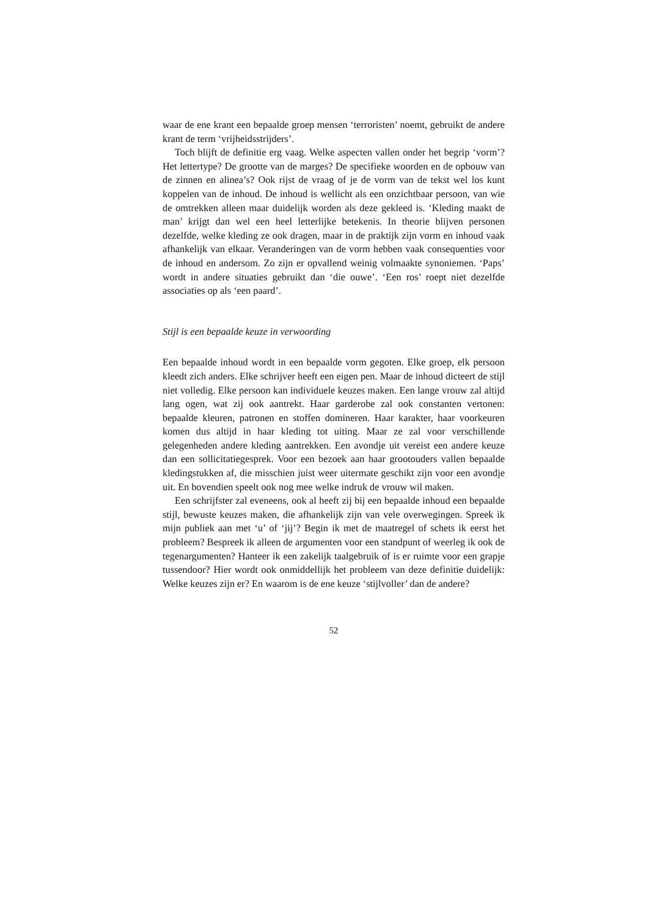waar de ene krant een bepaalde groep mensen ‘terroristen’ noemt, gebruikt de andere krant de term ‘vrijheidsstrijders’.
Toch blijft de definitie erg vaag. Welke aspecten vallen onder het begrip ‘vorm’? Het lettertype? De grootte van de marges? De specifieke woorden en de opbouw van de zinnen en alinea’s? Ook rijst de vraag of je de vorm van de tekst wel los kunt koppelen van de inhoud. De inhoud is wellicht als een onzichtbaar persoon, van wie de omtrekken alleen maar duidelijk worden als deze gekleed is. ‘Kleding maakt de man’ krijgt dan wel een heel letterlijke betekenis. In theorie blijven personen dezelfde, welke kleding ze ook dragen, maar in de praktijk zijn vorm en inhoud vaak afhankelijk van elkaar. Veranderingen van de vorm hebben vaak consequenties voor de inhoud en andersom. Zo zijn er opvallend weinig volmaakte synoniemen. ‘Paps’ wordt in andere situaties gebruikt dan ‘die ouwe’. ‘Een ros’ roept niet dezelfde associaties op als ‘een paard’.
Stijl is een bepaalde keuze in verwoording
Een bepaalde inhoud wordt in een bepaalde vorm gegoten. Elke groep, elk persoon kleedt zich anders. Elke schrijver heeft een eigen pen. Maar de inhoud dicteert de stijl niet volledig. Elke persoon kan individuele keuzes maken. Een lange vrouw zal altijd lang ogen, wat zij ook aantrekt. Haar garderobe zal ook constanten vertonen: bepaalde kleuren, patronen en stoffen domineren. Haar karakter, haar voorkeuren komen dus altijd in haar kleding tot uiting. Maar ze zal voor verschillende gelegenheden andere kleding aantrekken. Een avondje uit vereist een andere keuze dan een sollicitatiegesprek. Voor een bezoek aan haar grootouders vallen bepaalde kledingstukken af, die misschien juist weer uitermate geschikt zijn voor een avondje uit. En bovendien speelt ook nog mee welke indruk de vrouw wil maken.
Een schrijfster zal eveneens, ook al heeft zij bij een bepaalde inhoud een bepaalde stijl, bewuste keuzes maken, die afhankelijk zijn van vele overwegingen. Spreek ik mijn publiek aan met ‘u’ of ‘jij’? Begin ik met de maatregel of schets ik eerst het probleem? Bespreek ik alleen de argumenten voor een standpunt of weerleg ik ook de tegenargumenten? Hanteer ik een zakelijk taalgebruik of is er ruimte voor een grapje tussendoor? Hier wordt ook onmiddellijk het probleem van deze definitie duidelijk: Welke keuzes zijn er? En waarom is de ene keuze ‘stijlvoller’ dan de andere?
52